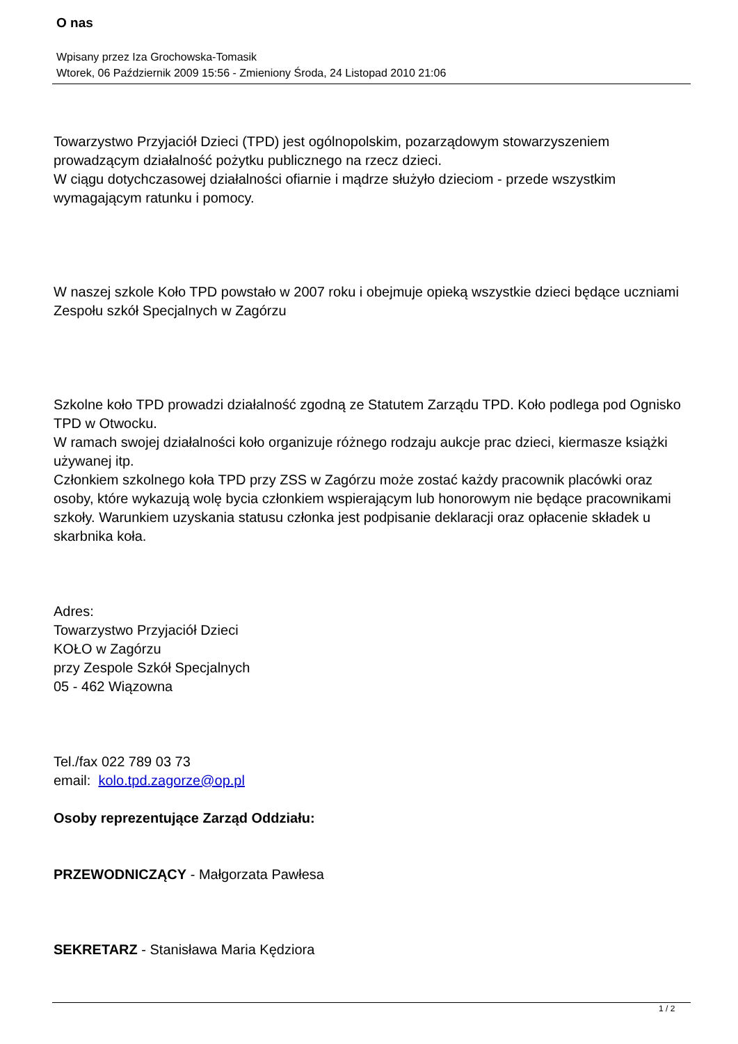O nas
Wpisany przez Iza Grochowska-Tomasik
Wtorek, 06 Październik 2009 15:56 - Zmieniony Środa, 24 Listopad 2010 21:06
Towarzystwo Przyjaciół Dzieci (TPD) jest ogólnopolskim, pozarządowym stowarzyszeniem prowadzącym działalność pożytku publicznego na rzecz dzieci.
W ciągu dotychczasowej działalności ofiarnie i mądrze służyło dzieciom - przede wszystkim wymagającym ratunku i pomocy.
W naszej szkole Koło TPD powstało w 2007 roku i obejmuje opieką wszystkie dzieci będące uczniami Zespołu szkół Specjalnych w Zagórzu
Szkolne koło TPD prowadzi działalność zgodną ze Statutem Zarządu TPD. Koło podlega pod Ognisko TPD w Otwocku.
W ramach swojej działalności koło organizuje różnego rodzaju aukcje prac dzieci, kiermasze książki używanej itp.
Członkiem szkolnego koła TPD przy ZSS w Zagórzu może zostać każdy pracownik placówki oraz osoby, które wykazują wolę bycia członkiem wspierającym lub honorowym nie będące pracownikami szkoły. Warunkiem uzyskania statusu członka jest podpisanie deklaracji oraz opłacenie składek u skarbnika koła.
Adres:
Towarzystwo Przyjaciół Dzieci
KOŁO w Zagórzu
przy Zespole Szkół Specjalnych
05 - 462 Wiązowna
Tel./fax 022 789 03 73
email: kolo.tpd.zagorze@op.pl
Osoby reprezentujące Zarząd Oddziału:
PRZEWODNICZĄCY - Małgorzata Pawłesa
SEKRETARZ - Stanisława Maria Kędziora
1 / 2